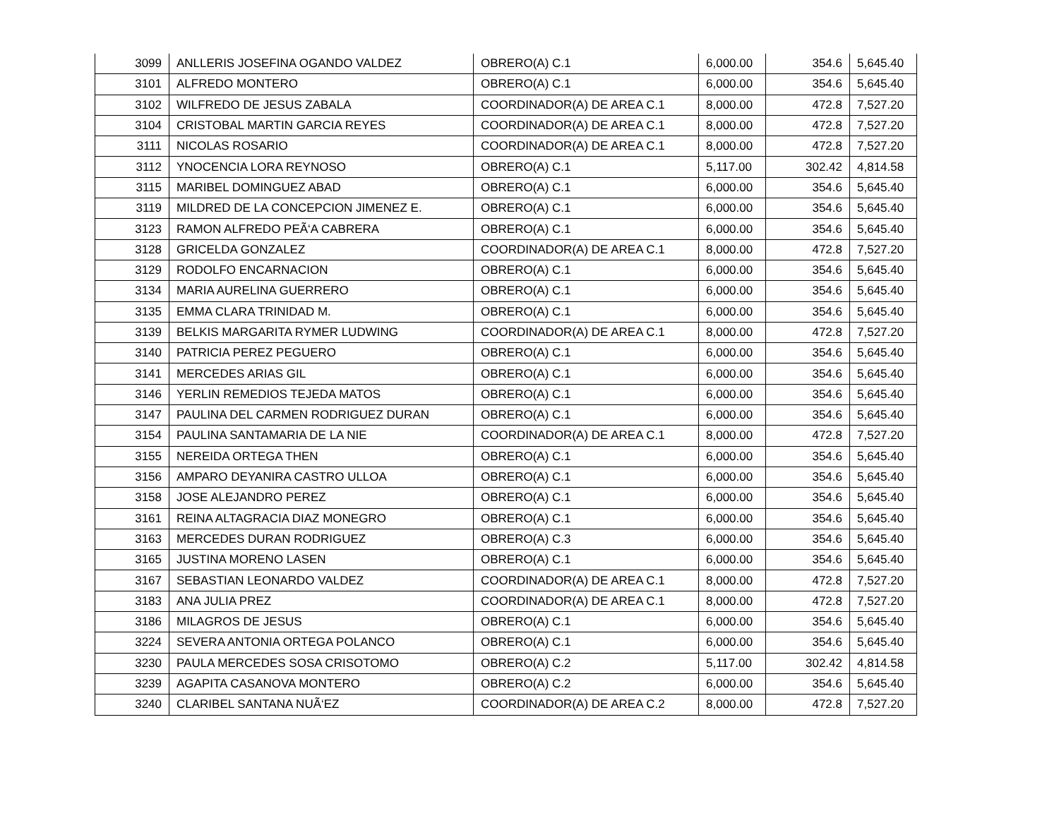| 3099 | ANLLERIS JOSEFINA OGANDO VALDEZ | OBRERO(A) C.1 | 6,000.00 | 354.6 | 5,645.40 |
| 3101 | ALFREDO MONTERO | OBRERO(A) C.1 | 6,000.00 | 354.6 | 5,645.40 |
| 3102 | WILFREDO DE JESUS ZABALA | COORDINADOR(A) DE AREA C.1 | 8,000.00 | 472.8 | 7,527.20 |
| 3104 | CRISTOBAL MARTIN GARCIA REYES | COORDINADOR(A) DE AREA C.1 | 8,000.00 | 472.8 | 7,527.20 |
| 3111 | NICOLAS ROSARIO | COORDINADOR(A) DE AREA C.1 | 8,000.00 | 472.8 | 7,527.20 |
| 3112 | YNOCENCIA LORA REYNOSO | OBRERO(A) C.1 | 5,117.00 | 302.42 | 4,814.58 |
| 3115 | MARIBEL DOMINGUEZ ABAD | OBRERO(A) C.1 | 6,000.00 | 354.6 | 5,645.40 |
| 3119 | MILDRED DE LA CONCEPCION JIMENEZ E. | OBRERO(A) C.1 | 6,000.00 | 354.6 | 5,645.40 |
| 3123 | RAMON ALFREDO PEÃ‘A CABRERA | OBRERO(A) C.1 | 6,000.00 | 354.6 | 5,645.40 |
| 3128 | GRICELDA GONZALEZ | COORDINADOR(A) DE AREA C.1 | 8,000.00 | 472.8 | 7,527.20 |
| 3129 | RODOLFO ENCARNACION | OBRERO(A) C.1 | 6,000.00 | 354.6 | 5,645.40 |
| 3134 | MARIA AURELINA GUERRERO | OBRERO(A) C.1 | 6,000.00 | 354.6 | 5,645.40 |
| 3135 | EMMA CLARA TRINIDAD M. | OBRERO(A) C.1 | 6,000.00 | 354.6 | 5,645.40 |
| 3139 | BELKIS MARGARITA RYMER LUDWING | COORDINADOR(A) DE AREA C.1 | 8,000.00 | 472.8 | 7,527.20 |
| 3140 | PATRICIA PEREZ PEGUERO | OBRERO(A) C.1 | 6,000.00 | 354.6 | 5,645.40 |
| 3141 | MERCEDES ARIAS GIL | OBRERO(A) C.1 | 6,000.00 | 354.6 | 5,645.40 |
| 3146 | YERLIN REMEDIOS TEJEDA MATOS | OBRERO(A) C.1 | 6,000.00 | 354.6 | 5,645.40 |
| 3147 | PAULINA DEL CARMEN RODRIGUEZ DURAN | OBRERO(A) C.1 | 6,000.00 | 354.6 | 5,645.40 |
| 3154 | PAULINA SANTAMARIA DE LA NIE | COORDINADOR(A) DE AREA C.1 | 8,000.00 | 472.8 | 7,527.20 |
| 3155 | NEREIDA ORTEGA THEN | OBRERO(A) C.1 | 6,000.00 | 354.6 | 5,645.40 |
| 3156 | AMPARO DEYANIRA CASTRO ULLOA | OBRERO(A) C.1 | 6,000.00 | 354.6 | 5,645.40 |
| 3158 | JOSE ALEJANDRO PEREZ | OBRERO(A) C.1 | 6,000.00 | 354.6 | 5,645.40 |
| 3161 | REINA ALTAGRACIA DIAZ MONEGRO | OBRERO(A) C.1 | 6,000.00 | 354.6 | 5,645.40 |
| 3163 | MERCEDES DURAN RODRIGUEZ | OBRERO(A) C.3 | 6,000.00 | 354.6 | 5,645.40 |
| 3165 | JUSTINA MORENO LASEN | OBRERO(A) C.1 | 6,000.00 | 354.6 | 5,645.40 |
| 3167 | SEBASTIAN LEONARDO VALDEZ | COORDINADOR(A) DE AREA C.1 | 8,000.00 | 472.8 | 7,527.20 |
| 3183 | ANA JULIA PREZ | COORDINADOR(A) DE AREA C.1 | 8,000.00 | 472.8 | 7,527.20 |
| 3186 | MILAGROS DE JESUS | OBRERO(A) C.1 | 6,000.00 | 354.6 | 5,645.40 |
| 3224 | SEVERA ANTONIA ORTEGA POLANCO | OBRERO(A) C.1 | 6,000.00 | 354.6 | 5,645.40 |
| 3230 | PAULA MERCEDES SOSA CRISOTOMO | OBRERO(A) C.2 | 5,117.00 | 302.42 | 4,814.58 |
| 3239 | AGAPITA CASANOVA MONTERO | OBRERO(A) C.2 | 6,000.00 | 354.6 | 5,645.40 |
| 3240 | CLARIBEL SANTANA NUÃ‘EZ | COORDINADOR(A) DE AREA C.2 | 8,000.00 | 472.8 | 7,527.20 |